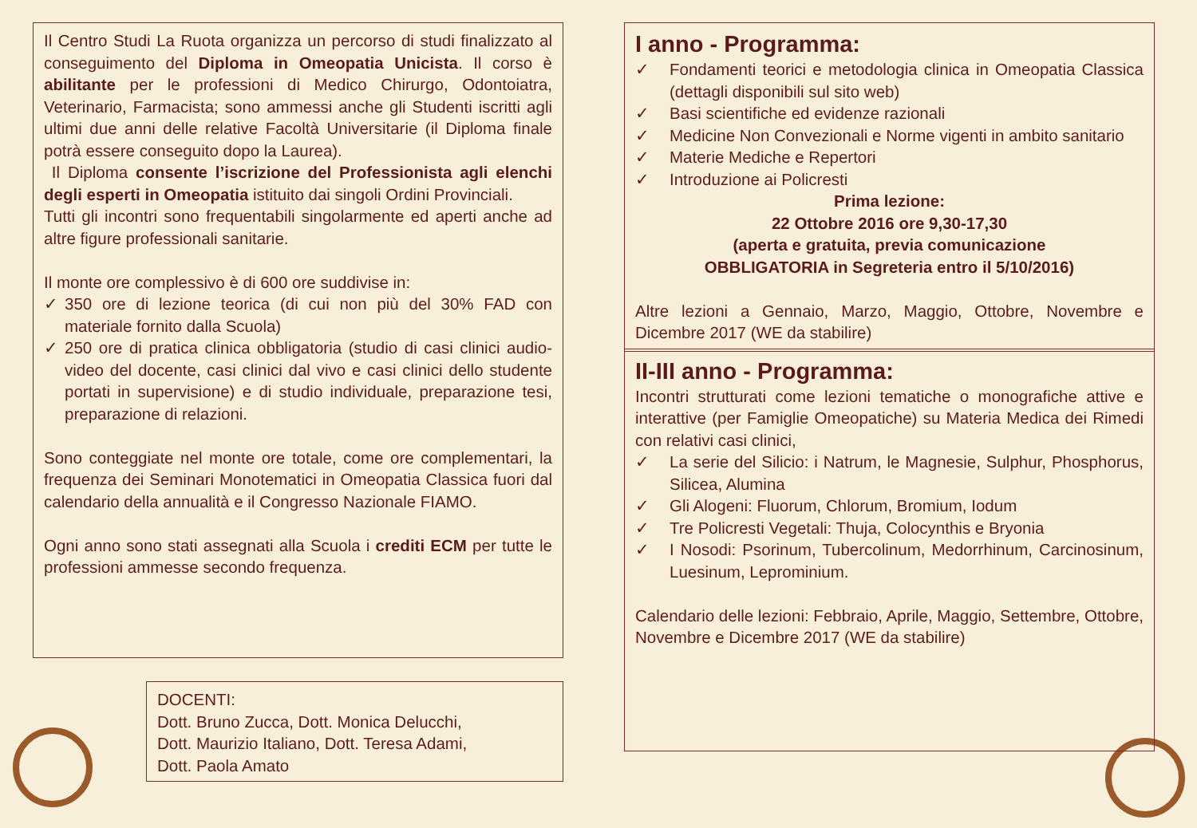Il Centro Studi La Ruota organizza un percorso di studi finalizzato al conseguimento del Diploma in Omeopatia Unicista. Il corso è abilitante per le professioni di Medico Chirurgo, Odontoiatra, Veterinario, Farmacista; sono ammessi anche gli Studenti iscritti agli ultimi due anni delle relative Facoltà Universitarie (il Diploma finale potrà essere conseguito dopo la Laurea).
Il Diploma consente l’iscrizione del Professionista agli elenchi degli esperti in Omeopatia istituito dai singoli Ordini Provinciali.
Tutti gli incontri sono frequentabili singolarmente ed aperti anche ad altre figure professionali sanitarie.
Il monte ore complessivo è di 600 ore suddivise in:
✓ 350 ore di lezione teorica (di cui non più del 30% FAD con materiale fornito dalla Scuola)
✓ 250 ore di pratica clinica obbligatoria (studio di casi clinici audio-video del docente, casi clinici dal vivo e casi clinici dello studente portati in supervisione) e di studio individuale, preparazione tesi, preparazione di relazioni.
Sono conteggiate nel monte ore totale, come ore complementari, la frequenza dei Seminari Monotematici in Omeopatia Classica fuori dal calendario della annualità e il Congresso Nazionale FIAMO.
Ogni anno sono stati assegnati alla Scuola i crediti ECM per tutte le professioni ammesse secondo frequenza.
DOCENTI:
Dott. Bruno Zucca, Dott. Monica Delucchi,
Dott. Maurizio Italiano, Dott. Teresa Adami,
Dott. Paola Amato
I anno - Programma:
✓ Fondamenti teorici e metodologia clinica in Omeopatia Classica (dettagli disponibili sul sito web)
✓ Basi scientifiche ed evidenze razionali
✓ Medicine Non Convezionali e Norme vigenti in ambito sanitario
✓ Materie Mediche e Repertori
✓ Introduzione ai Policresti
Prima lezione:
22 Ottobre 2016 ore 9,30-17,30
(aperta e gratuita, previa comunicazione
OBBLIGATORIA in Segreteria entro il 5/10/2016)
Altre lezioni a Gennaio, Marzo, Maggio, Ottobre, Novembre e Dicembre 2017 (WE da stabilire)
II-III anno - Programma:
Incontri strutturati come lezioni tematiche o monografiche attive e interattive (per Famiglie Omeopatiche) su Materia Medica dei Rimedi con relativi casi clinici,
✓ La serie del Silicio: i Natrum, le Magnesie, Sulphur, Phosphorus, Silicea, Alumina
✓ Gli Alogeni: Fluorum, Chlorum, Bromium, Iodum
✓ Tre Policresti Vegetali: Thuja, Colocynthis e Bryonia
✓ I Nosodi: Psorinum, Tubercolinum, Medorrhinum, Carcinosinum, Luesinum, Leprominium.
Calendario delle lezioni: Febbraio, Aprile, Maggio, Settembre, Ottobre, Novembre e Dicembre 2017 (WE da stabilire)